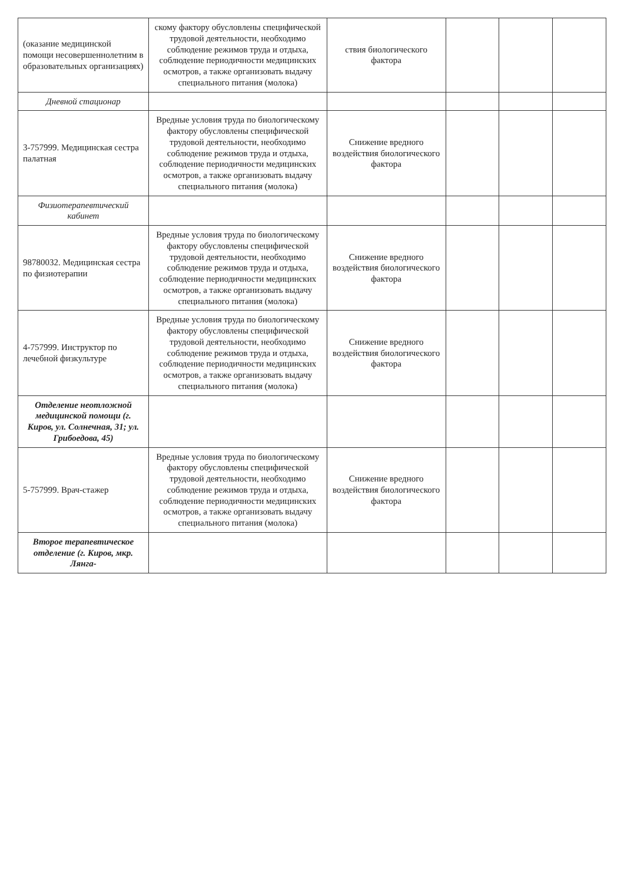| (оказание медицинской помощи несовершеннолетним в образовательных организациях) | скому фактору обусловлены специфической трудовой деятельности, необходимо соблюдение режимов труда и отдыха, соблюдение периодичности медицинских осмотров, а также организовать выдачу специального питания (молока) | ствия биологического фактора | | | |
| Дневной стационар | | | | | |
| 3-757999. Медицинская сестра палатная | Вредные условия труда по биологическому фактору обусловлены специфической трудовой деятельности, необходимо соблюдение режимов труда и отдыха, соблюдение периодичности медицинских осмотров, а также организовать выдачу специального питания (молока) | Снижение вредного воздействия биологического фактора | | | |
| Физиотерапевтический кабинет | | | | | |
| 98780032. Медицинская сестра по физиотерапии | Вредные условия труда по биологическому фактору обусловлены специфической трудовой деятельности, необходимо соблюдение режимов труда и отдыха, соблюдение периодичности медицинских осмотров, а также организовать выдачу специального питания (молока) | Снижение вредного воздействия биологического фактора | | | |
| 4-757999. Инструктор по лечебной физкультуре | Вредные условия труда по биологическому фактору обусловлены специфической трудовой деятельности, необходимо соблюдение режимов труда и отдыха, соблюдение периодичности медицинских осмотров, а также организовать выдачу специального питания (молока) | Снижение вредного воздействия биологического фактора | | | |
| Отделение неотложной медицинской помощи (г. Киров, ул. Солнечная, 31; ул. Грибоедова, 45) | | | | | |
| 5-757999. Врач-стажер | Вредные условия труда по биологическому фактору обусловлены специфической трудовой деятельности, необходимо соблюдение режимов труда и отдыха, соблюдение периодичности медицинских осмотров, а также организовать выдачу специального питания (молока) | Снижение вредного воздействия биологического фактора | | | |
| Второе терапевтическое отделение (г. Киров, мкр. Лянга- | | | | | |